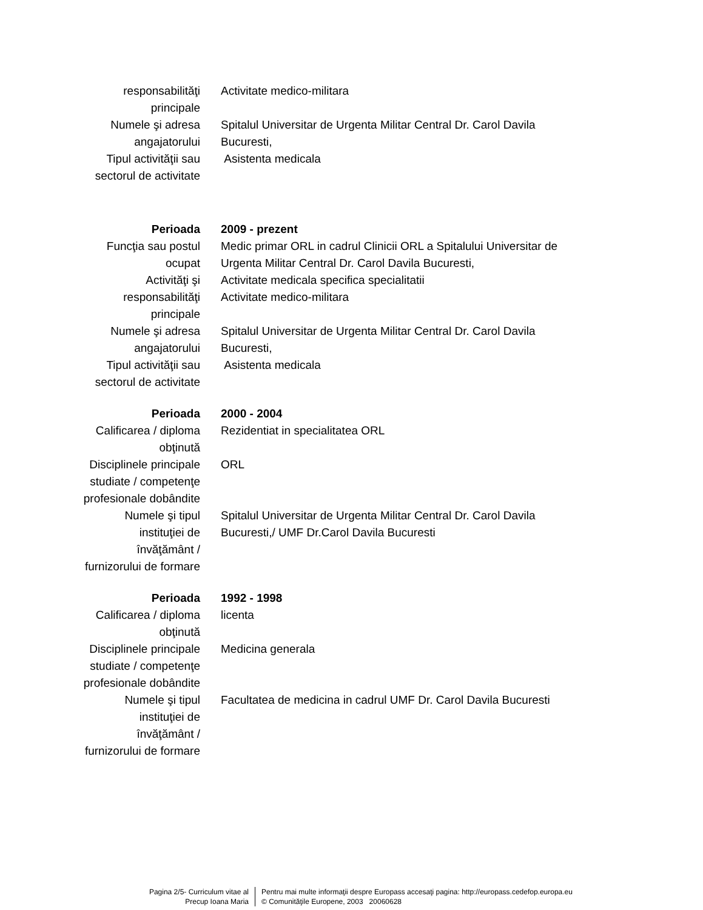responsabilităţi
principale
Activitate medico-militara
Numele şi adresa
angajatorului
Spitalul Universitar de Urgenta Militar Central Dr. Carol Davila
Bucuresti,
Tipul activităţii sau
sectorul de activitate
Asistenta medicala
Perioada 2009 - prezent
Funcţia sau postul
ocupat
Medic primar ORL in cadrul Clinicii ORL a Spitalului Universitar de Urgenta Militar Central Dr. Carol Davila Bucuresti,
Activităţi şi
responsabilităţi
principale
Activitate medicala specifica specialitatii
Activitate medico-militara
Numele şi adresa
angajatorului
Spitalul Universitar de Urgenta Militar Central Dr. Carol Davila
Bucuresti,
Tipul activităţii sau
sectorul de activitate
Asistenta medicala
Perioada 2000 - 2004
Calificarea / diploma
obţinută
Rezidentiat in specialitatea ORL
Disciplinele principale
studiate / competenţe
profesionale dobândite
ORL
Numele şi tipul
instituţiei de
învăţământ /
furnizorului de formare
Spitalul Universitar de Urgenta Militar Central Dr. Carol Davila
Bucuresti,/ UMF Dr.Carol Davila Bucuresti
Perioada 1992 - 1998
Calificarea / diploma
obţinută
licenta
Disciplinele principale
studiate / competenţe
profesionale dobândite
Medicina generala
Numele şi tipul
instituţiei de
învăţământ /
furnizorului de formare
Facultatea de medicina in cadrul UMF Dr. Carol Davila Bucuresti
Pagina 2/5- Curriculum vitae al
Precup Ioana Maria
Pentru mai multe informaţii despre Europass accesaţi pagina: http://europass.cedefop.europa.eu
© Comunităţile Europene, 2003 20060628